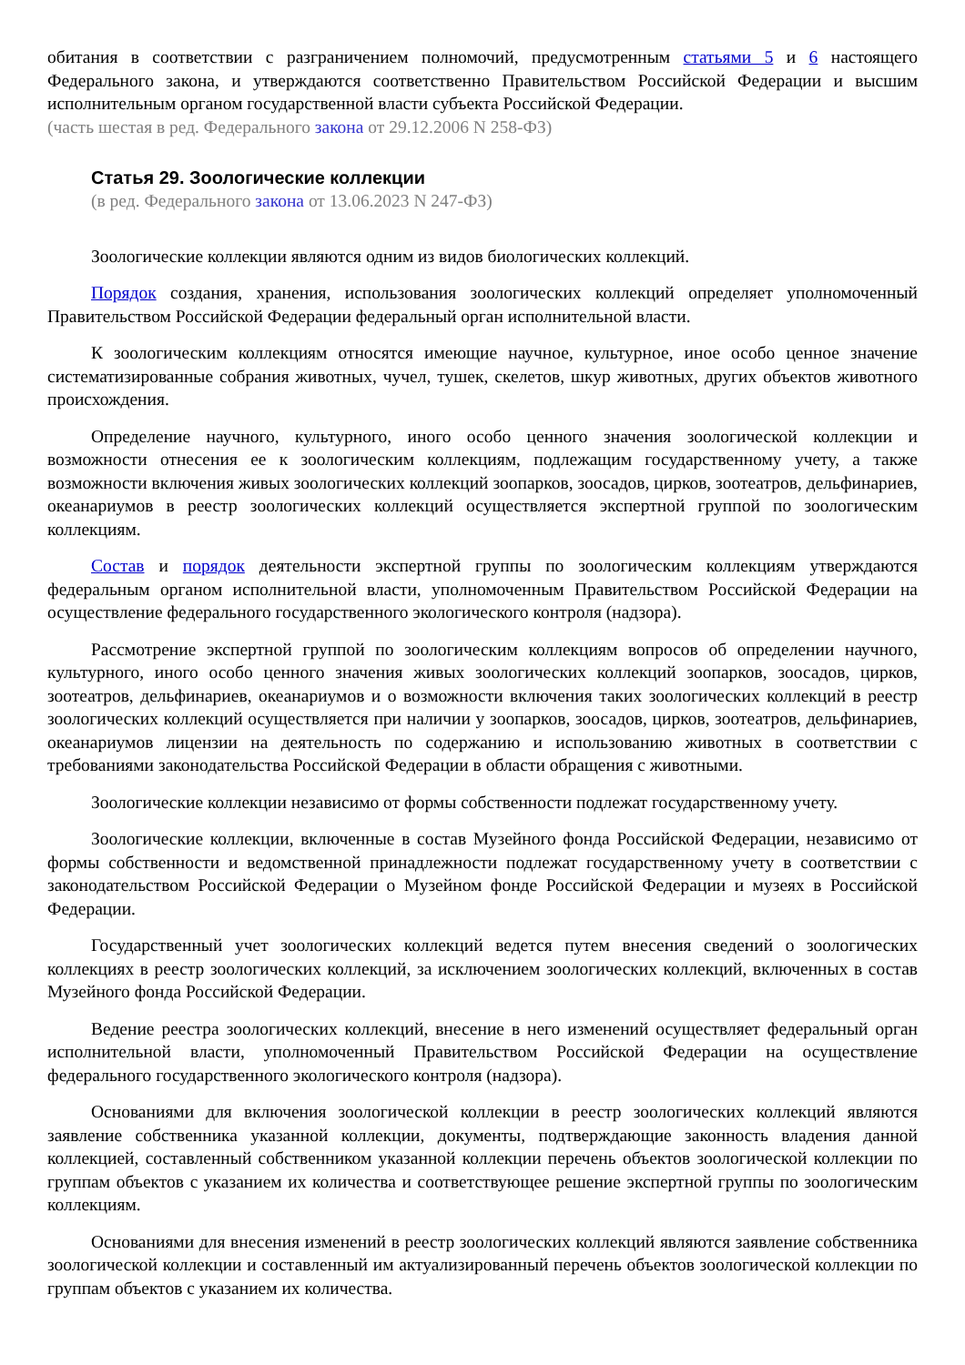обитания в соответствии с разграничением полномочий, предусмотренным статьями 5 и 6 настоящего Федерального закона, и утверждаются соответственно Правительством Российской Федерации и высшим исполнительным органом государственной власти субъекта Российской Федерации.
(часть шестая в ред. Федерального закона от 29.12.2006 N 258-ФЗ)
Статья 29. Зоологические коллекции
(в ред. Федерального закона от 13.06.2023 N 247-ФЗ)
Зоологические коллекции являются одним из видов биологических коллекций.
Порядок создания, хранения, использования зоологических коллекций определяет уполномоченный Правительством Российской Федерации федеральный орган исполнительной власти.
К зоологическим коллекциям относятся имеющие научное, культурное, иное особо ценное значение систематизированные собрания животных, чучел, тушек, скелетов, шкур животных, других объектов животного происхождения.
Определение научного, культурного, иного особо ценного значения зоологической коллекции и возможности отнесения ее к зоологическим коллекциям, подлежащим государственному учету, а также возможности включения живых зоологических коллекций зоопарков, зоосадов, цирков, зоотеатров, дельфинариев, океанариумов в реестр зоологических коллекций осуществляется экспертной группой по зоологическим коллекциям.
Состав и порядок деятельности экспертной группы по зоологическим коллекциям утверждаются федеральным органом исполнительной власти, уполномоченным Правительством Российской Федерации на осуществление федерального государственного экологического контроля (надзора).
Рассмотрение экспертной группой по зоологическим коллекциям вопросов об определении научного, культурного, иного особо ценного значения живых зоологических коллекций зоопарков, зоосадов, цирков, зоотеатров, дельфинариев, океанариумов и о возможности включения таких зоологических коллекций в реестр зоологических коллекций осуществляется при наличии у зоопарков, зоосадов, цирков, зоотеатров, дельфинариев, океанариумов лицензии на деятельность по содержанию и использованию животных в соответствии с требованиями законодательства Российской Федерации в области обращения с животными.
Зоологические коллекции независимо от формы собственности подлежат государственному учету.
Зоологические коллекции, включенные в состав Музейного фонда Российской Федерации, независимо от формы собственности и ведомственной принадлежности подлежат государственному учету в соответствии с законодательством Российской Федерации о Музейном фонде Российской Федерации и музеях в Российской Федерации.
Государственный учет зоологических коллекций ведется путем внесения сведений о зоологических коллекциях в реестр зоологических коллекций, за исключением зоологических коллекций, включенных в состав Музейного фонда Российской Федерации.
Ведение реестра зоологических коллекций, внесение в него изменений осуществляет федеральный орган исполнительной власти, уполномоченный Правительством Российской Федерации на осуществление федерального государственного экологического контроля (надзора).
Основаниями для включения зоологической коллекции в реестр зоологических коллекций являются заявление собственника указанной коллекции, документы, подтверждающие законность владения данной коллекцией, составленный собственником указанной коллекции перечень объектов зоологической коллекции по группам объектов с указанием их количества и соответствующее решение экспертной группы по зоологическим коллекциям.
Основаниями для внесения изменений в реестр зоологических коллекций являются заявление собственника зоологической коллекции и составленный им актуализированный перечень объектов зоологической коллекции по группам объектов с указанием их количества.